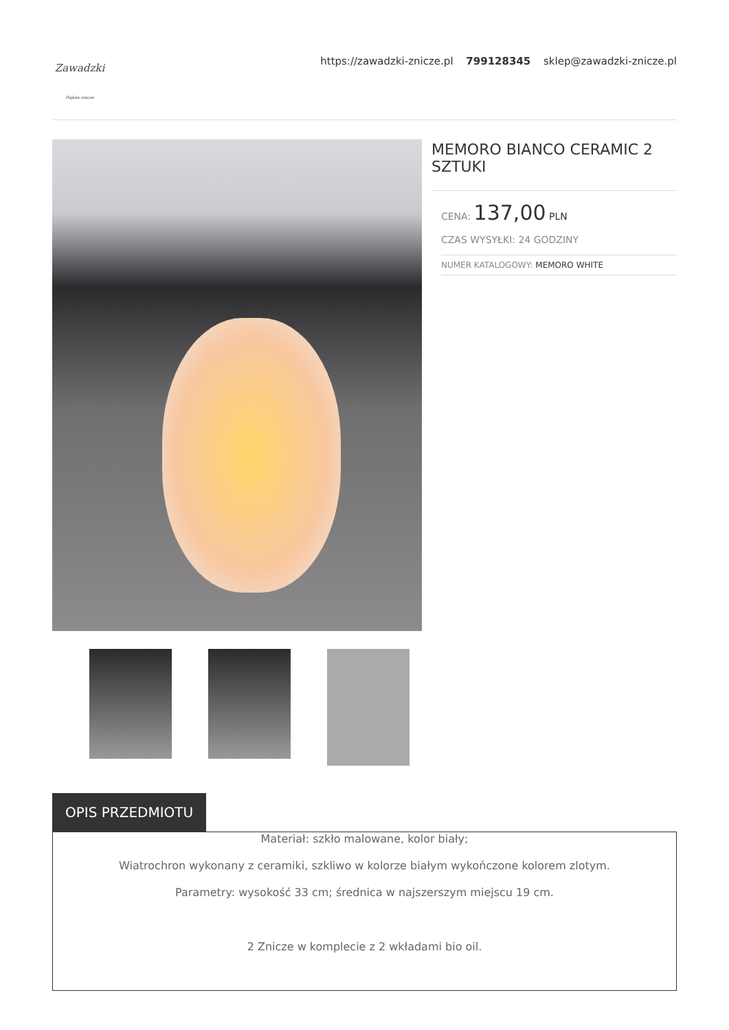Zawadzki
Piękne znicze
https://zawadzki-znicze.pl 799128345 sklep@zawadzki-znicze.pl
MEMORO BIANCO CERAMIC 2 SZTUKI
CENA: 137,00 PLN
CZAS WYSYŁKI: 24 GODZINY
NUMER KATALOGOWY: MEMORO WHITE
OPIS PRZEDMIOTU
Materiał: szkło malowane, kolor biały;
Wiatrochron wykonany z ceramiki, szkliwo w kolorze białym wykończone kolorem zlotym.
Parametry: wysokość 33 cm; średnica w najszerszym miejscu 19 cm.
2 Znicze w komplecie z 2 wkładami bio oil.